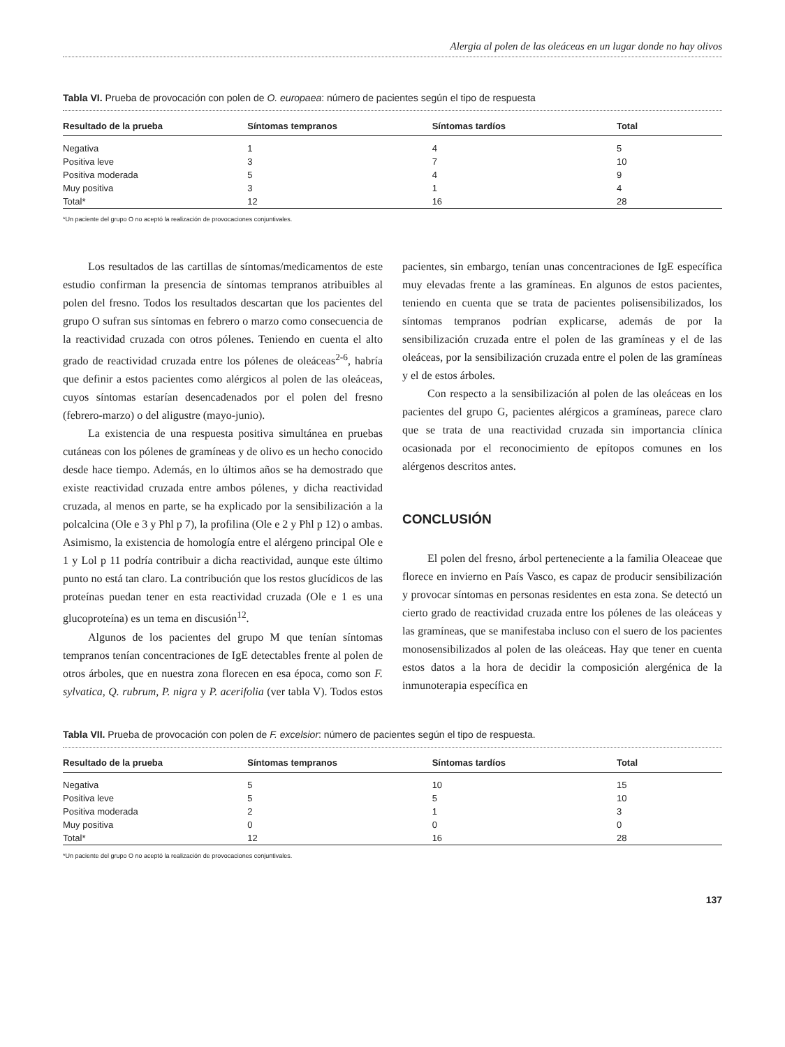Alergia al polen de las oleáceas en un lugar donde no hay olivos
Tabla VI. Prueba de provocación con polen de O. europaea: número de pacientes según el tipo de respuesta
| Resultado de la prueba | Síntomas tempranos | Síntomas tardíos | Total |
| --- | --- | --- | --- |
| Negativa | 1 | 4 | 5 |
| Positiva leve | 3 | 7 | 10 |
| Positiva moderada | 5 | 4 | 9 |
| Muy positiva | 3 | 1 | 4 |
| Total* | 12 | 16 | 28 |
*Un paciente del grupo O no aceptó la realización de provocaciones conjuntivales.
Los resultados de las cartillas de síntomas/medicamentos de este estudio confirman la presencia de síntomas tempranos atribuibles al polen del fresno. Todos los resultados descartan que los pacientes del grupo O sufran sus síntomas en febrero o marzo como consecuencia de la reactividad cruzada con otros pólenes. Teniendo en cuenta el alto grado de reactividad cruzada entre los pólenes de oleáceas<sup>2-6</sup>, habría que definir a estos pacientes como alérgicos al polen de las oleáceas, cuyos síntomas estarían desencadenados por el polen del fresno (febrero-marzo) o del aligustre (mayo-junio).
La existencia de una respuesta positiva simultánea en pruebas cutáneas con los pólenes de gramíneas y de olivo es un hecho conocido desde hace tiempo. Además, en lo últimos años se ha demostrado que existe reactividad cruzada entre ambos pólenes, y dicha reactividad cruzada, al menos en parte, se ha explicado por la sensibilización a la polcalcina (Ole e 3 y Phl p 7), la profilina (Ole e 2 y Phl p 12) o ambas. Asimismo, la existencia de homología entre el alérgeno principal Ole e 1 y Lol p 11 podría contribuir a dicha reactividad, aunque este último punto no está tan claro. La contribución que los restos glucídicos de las proteínas puedan tener en esta reactividad cruzada (Ole e 1 es una glucoproteína) es un tema en discusión<sup>12</sup>.
Algunos de los pacientes del grupo M que tenían síntomas tempranos tenían concentraciones de IgE detectables frente al polen de otros árboles, que en nuestra zona florecen en esa época, como son F. sylvatica, Q. rubrum, P. nigra y P. acerifolia (ver tabla V). Todos estos pacientes, sin embargo, tenían unas concentraciones de IgE específica muy elevadas frente a las gramíneas. En algunos de estos pacientes, teniendo en cuenta que se trata de pacientes polisensibilizados, los síntomas tempranos podrían explicarse, además de por la sensibilización cruzada entre el polen de las gramíneas y el de las oleáceas, por la sensibilización cruzada entre el polen de las gramíneas y el de estos árboles.
Con respecto a la sensibilización al polen de las oleáceas en los pacientes del grupo G, pacientes alérgicos a gramíneas, parece claro que se trata de una reactividad cruzada sin importancia clínica ocasionada por el reconocimiento de epítopos comunes en los alérgenos descritos antes.
CONCLUSIÓN
El polen del fresno, árbol perteneciente a la familia Oleaceae que florece en invierno en País Vasco, es capaz de producir sensibilización y provocar síntomas en personas residentes en esta zona. Se detectó un cierto grado de reactividad cruzada entre los pólenes de las oleáceas y las gramíneas, que se manifestaba incluso con el suero de los pacientes monosensibilizados al polen de las oleáceas. Hay que tener en cuenta estos datos a la hora de decidir la composición alergénica de la inmunoterapia específica en
Tabla VII. Prueba de provocación con polen de F. excelsior: número de pacientes según el tipo de respuesta.
| Resultado de la prueba | Síntomas tempranos | Síntomas tardíos | Total |
| --- | --- | --- | --- |
| Negativa | 5 | 10 | 15 |
| Positiva leve | 5 | 5 | 10 |
| Positiva moderada | 2 | 1 | 3 |
| Muy positiva | 0 | 0 | 0 |
| Total* | 12 | 16 | 28 |
*Un paciente del grupo O no aceptó la realización de provocaciones conjuntivales.
137